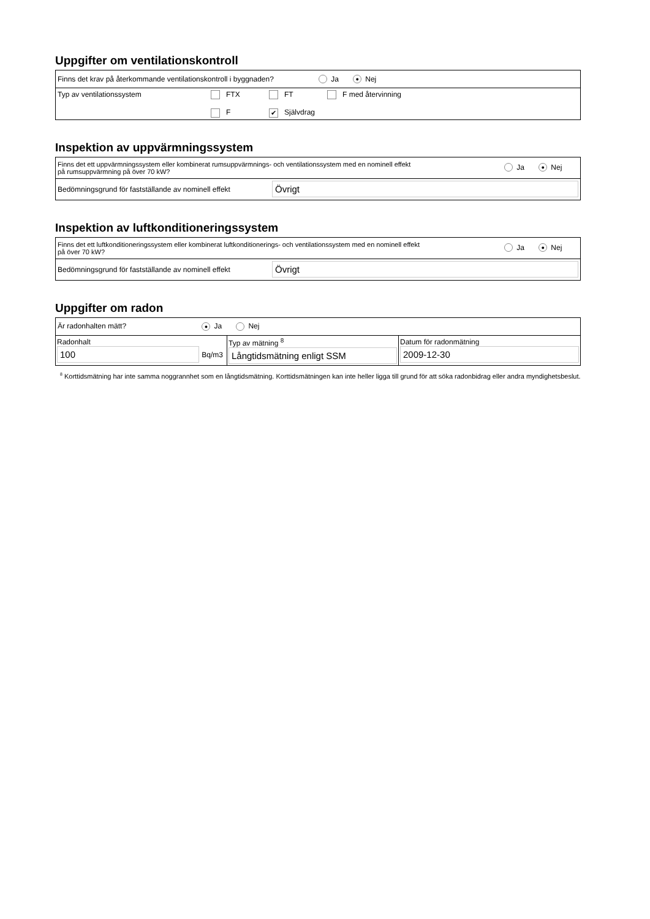Uppgifter om ventilationskontroll
| Finns det krav på återkommande ventilationskontroll i byggnaden? Ja ● Nej |
| Typ av ventilationssystem FTX FT F med återvinning F ✔ Självdrag |
Inspektion av uppvärmningssystem
| Finns det ett uppvärmningssystem eller kombinerat rumsuppvärmnings- och ventilationssystem med en nominell effekt på rumsuppvärmning på över 70 kW? Ja ● Nej |
| Bedömningsgrund för fastställande av nominell effekt Övrigt |
Inspektion av luftkonditioneringssystem
| Finns det ett luftkonditioneringssystem eller kombinerat luftkonditionerings- och ventilationssystem med en nominell effekt på över 70 kW? Ja ● Nej |
| Bedömningsgrund för fastställande av nominell effekt Övrigt |
Uppgifter om radon
| Är radonhalten mätt? ● Ja Nej | | |
| Radonhalt 100 Bq/m3 | Typ av mätning <sup>8</sup> Långtidsmätning enligt SSM | Datum för radonmätning 2009-12-30 |
<sup>8</sup> Korttidsmätning har inte samma noggrannhet som en långtidsmätning. Korttidsmätningen kan inte heller ligga till grund för att söka radonbidrag eller andra myndighetsbeslut.